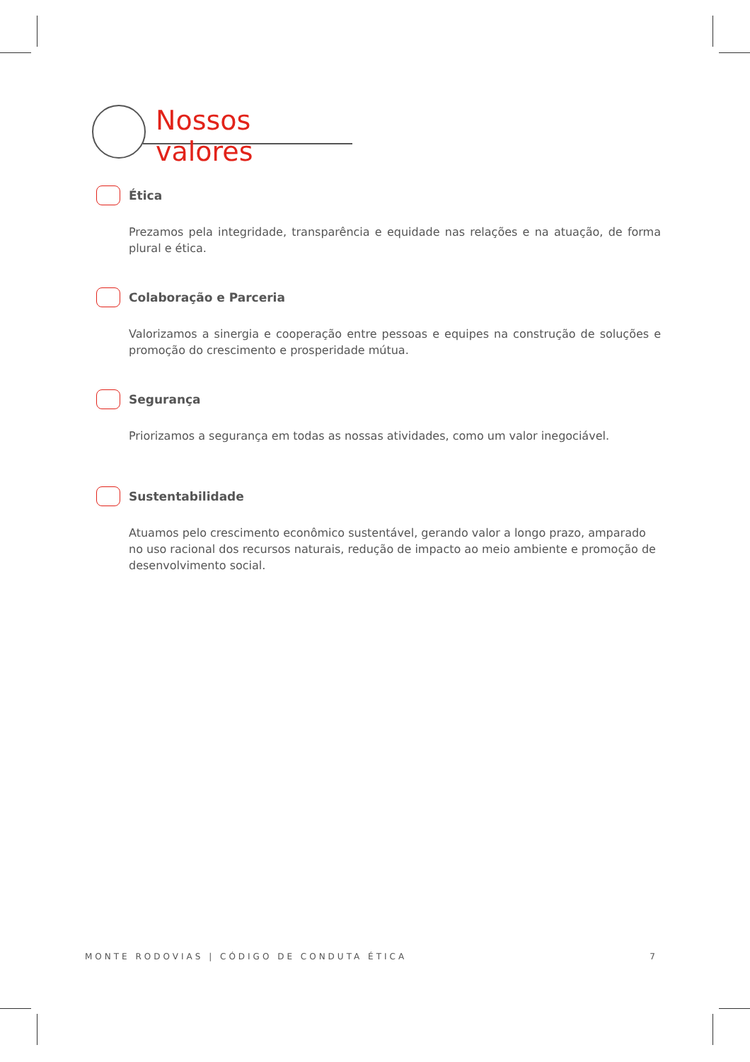Nossos valores
Ética
Prezamos pela integridade, transparência e equidade nas relações e na atuação, de forma plural e ética.
Colaboração e Parceria
Valorizamos a sinergia e cooperação entre pessoas e equipes na construção de soluções e promoção do crescimento e prosperidade mútua.
Segurança
Priorizamos a segurança em todas as nossas atividades, como um valor inegociável.
Sustentabilidade
Atuamos pelo crescimento econômico sustentável, gerando valor a longo prazo, amparado no uso racional dos recursos naturais, redução de impacto ao meio ambiente e promoção de desenvolvimento social.
MONTE RODOVIAS | CÓDIGO DE CONDUTA ÉTICA 7